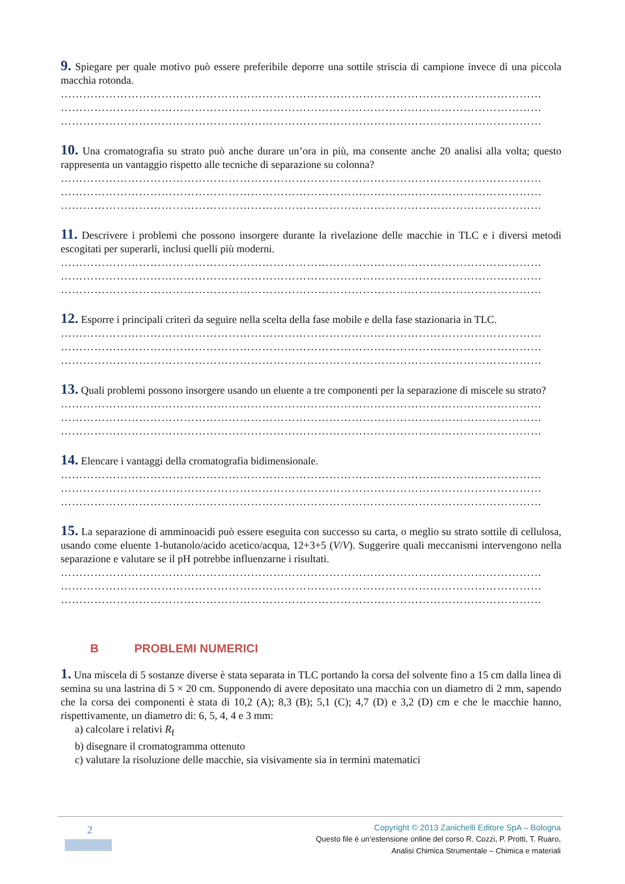9. Spiegare per quale motivo può essere preferibile deporre una sottile striscia di campione invece di una piccola macchia rotonda.
…………………………………………………………………………………………………………………
…………………………………………………………………………………………………………………
…………………………………………………………………………………………………………………
10. Una cromatografia su strato può anche durare un’ora in più, ma consente anche 20 analisi alla volta; questo rappresenta un vantaggio rispetto alle tecniche di separazione su colonna?
…………………………………………………………………………………………………………………
…………………………………………………………………………………………………………………
…………………………………………………………………………………………………………………
11. Descrivere i problemi che possono insorgere durante la rivelazione delle macchie in TLC e i diversi metodi escogitati per superarli, inclusi quelli più moderni.
…………………………………………………………………………………………………………………
…………………………………………………………………………………………………………………
…………………………………………………………………………………………………………………
12. Esporre i principali criteri da seguire nella scelta della fase mobile e della fase stazionaria in TLC.
…………………………………………………………………………………………………………………
…………………………………………………………………………………………………………………
…………………………………………………………………………………………………………………
13. Quali problemi possono insorgere usando un eluente a tre componenti per la separazione di miscele su strato?
…………………………………………………………………………………………………………………
…………………………………………………………………………………………………………………
…………………………………………………………………………………………………………………
14. Elencare i vantaggi della cromatografia bidimensionale.
…………………………………………………………………………………………………………………
…………………………………………………………………………………………………………………
…………………………………………………………………………………………………………………
15. La separazione di amminoacidi può essere eseguita con successo su carta, o meglio su strato sottile di cellulosa, usando come eluente 1-butanolo/acido acetico/acqua, 12+3+5 (V/V). Suggerire quali meccanismi intervengono nella separazione e valutare se il pH potrebbe influenzarne i risultati.
…………………………………………………………………………………………………………………
…………………………………………………………………………………………………………………
…………………………………………………………………………………………………………………
B PROBLEMI NUMERICI
1. Una miscela di 5 sostanze diverse è stata separata in TLC portando la corsa del solvente fino a 15 cm dalla linea di semina su una lastrina di 5 × 20 cm. Supponendo di avere depositato una macchia con un diametro di 2 mm, sapendo che la corsa dei componenti è stata di 10,2 (A); 8,3 (B); 5,1 (C); 4,7 (D) e 3,2 (D) cm e che le macchie hanno, rispettivamente, un diametro di: 6, 5, 4, 4 e 3 mm:
a) calcolare i relativi R<sub>f</sub>
b) disegnare il cromatogramma ottenuto
c) valutare la risoluzione delle macchie, sia visivamente sia in termini matematici
2
Copyright © 2013 Zanichelli Editore SpA – Bologna
Questo file è un’estensione online del corso R. Cozzi, P. Protti, T. Ruaro,
Analisi Chimica Strumentale – Chimica e materiali